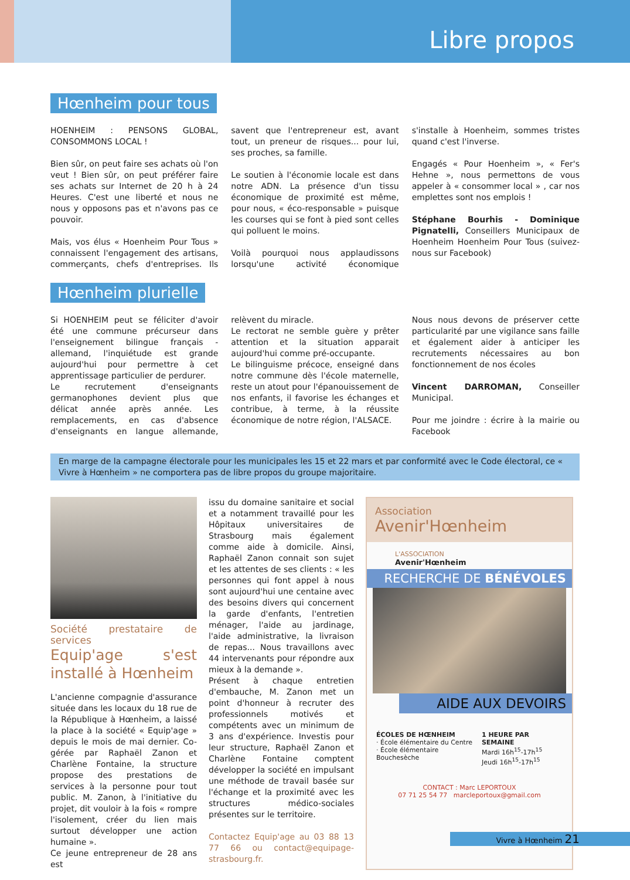Libre propos
Hœnheim pour tous
HOENHEIM : PENSONS GLOBAL, CONSOMMONS LOCAL !
Bien sûr, on peut faire ses achats où l'on veut ! Bien sûr, on peut préférer faire ses achats sur Internet de 20 h à 24 Heures. C'est une liberté et nous ne nous y opposons pas et n'avons pas ce pouvoir.
Mais, vos élus « Hoenheim Pour Tous » connaissent l'engagement des artisans, commerçants, chefs d'entreprises. Ils savent que l'entrepreneur est, avant tout, un preneur de risques... pour lui, ses proches, sa famille.
Le soutien à l'économie locale est dans notre ADN. La présence d'un tissu économique de proximité est même, pour nous, « éco-responsable » puisque les courses qui se font à pied sont celles qui polluent le moins.
Voilà pourquoi nous applaudissons lorsqu'une activité économique s'installe à Hoenheim, sommes tristes quand c'est l'inverse.
Engagés « Pour Hoenheim », « Fer's Hehne », nous permettons de vous appeler à « consommer local » , car nos emplettes sont nos emplois !
Stéphane Bourhis - Dominique Pignatelli, Conseillers Municipaux de Hoenheim Hoenheim Pour Tous (suivez-nous sur Facebook)
Hœnheim plurielle
Si HOENHEIM peut se féliciter d'avoir été une commune précurseur dans l'enseignement bilingue français - allemand, l'inquiétude est grande aujourd'hui pour permettre à cet apprentissage particulier de perdurer.
Le recrutement d'enseignants germanophones devient plus que délicat année après année. Les remplacements, en cas d'absence d'enseignants en langue allemande, relèvent du miracle.
Le rectorat ne semble guère y prêter attention et la situation apparait aujourd'hui comme pré-occupante.
Le bilinguisme précoce, enseigné dans notre commune dès l'école maternelle, reste un atout pour l'épanouissement de nos enfants, il favorise les échanges et contribue, à terme, à la réussite économique de notre région, l'ALSACE.
Nous nous devons de préserver cette particularité par une vigilance sans faille et également aider à anticiper les recrutements nécessaires au bon fonctionnement de nos écoles
Vincent DARROMAN, Conseiller Municipal.
Pour me joindre : écrire à la mairie ou Facebook
En marge de la campagne électorale pour les municipales les 15 et 22 mars et par conformité avec le Code électoral, ce « Vivre à Hœnheim » ne comportera pas de libre propos du groupe majoritaire.
Société prestataire de services
Equip'age s'est installé à Hœnheim
L'ancienne compagnie d'assurance située dans les locaux du 18 rue de la République à Hœnheim, a laissé la place à la société « Equip'age » depuis le mois de mai dernier. Co-gérée par Raphaël Zanon et Charlène Fontaine, la structure propose des prestations de services à la personne pour tout public. M. Zanon, à l'initiative du projet, dit vouloir à la fois « rompre l'isolement, créer du lien mais surtout développer une action humaine ».
Ce jeune entrepreneur de 28 ans est
issu du domaine sanitaire et social et a notamment travaillé pour les Hôpitaux universitaires de Strasbourg mais également comme aide à domicile. Ainsi, Raphaël Zanon connait son sujet et les attentes de ses clients : « les personnes qui font appel à nous sont aujourd'hui une centaine avec des besoins divers qui concernent la garde d'enfants, l'entretien ménager, l'aide au jardinage, l'aide administrative, la livraison de repas... Nous travaillons avec 44 intervenants pour répondre aux mieux à la demande ».
Présent à chaque entretien d'embauche, M. Zanon met un point d'honneur à recruter des professionnels motivés et compétents avec un minimum de 3 ans d'expérience. Investis pour leur structure, Raphaël Zanon et Charlène Fontaine comptent développer la société en impulsant une méthode de travail basée sur l'échange et la proximité avec les structures médico-sociales présentes sur le territoire.
Contactez Equip'age au 03 88 13 77 66 ou contact@equipage-strasbourg.fr.
Association
Avenir'Hœnheim
L'ASSOCIATION
Avenir'Hœnheim
RECHERCHE DE BÉNÉVOLES
AIDE AUX DEVOIRS
ÉCOLES DE HŒNHEIM
· École élémentaire du Centre
· École élémentaire Bouchesèche
1 HEURE PAR SEMAINE
Mardi 16h<sup>15</sup>-17h<sup>15</sup>
Jeudi 16h<sup>15</sup>-17h<sup>15</sup>
CONTACT : Marc LEPORTOUX
07 71 25 54 77 marcleportoux@gmail.com
Vivre à Hœnheim 21